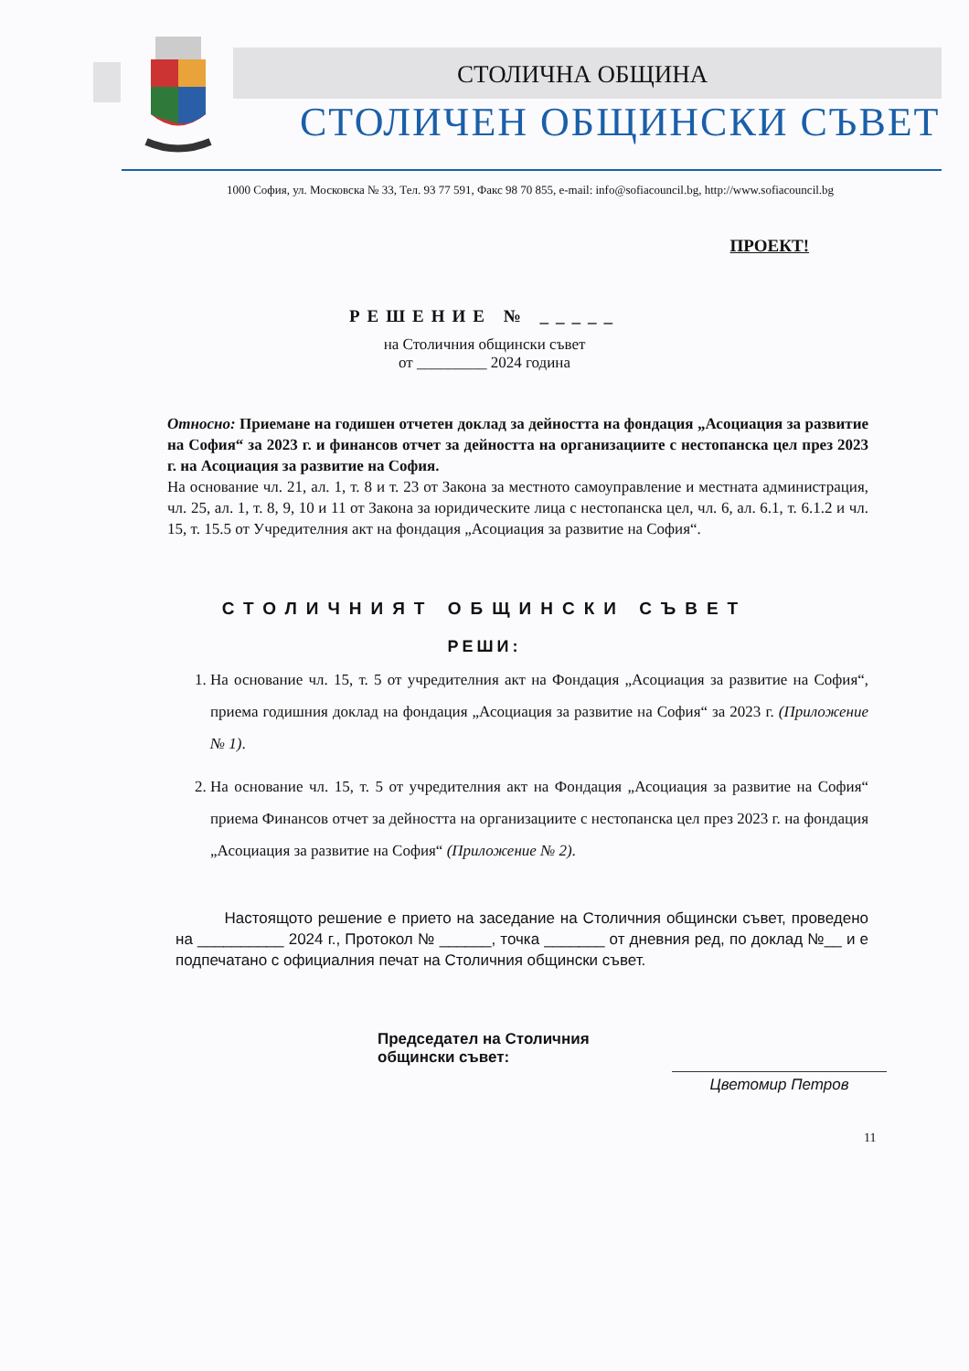СТОЛИЧНА ОБЩИНА
СТОЛИЧЕН ОБЩИНСКИ СЪВЕТ
1000 София, ул. Московска № 33, Тел. 93 77 591, Факс 98 70 855, e-mail: info@sofiacouncil.bg, http://www.sofiacouncil.bg
ПРОЕКТ!
РЕШЕНИЕ № _____
на Столичния общински съвет
от _________ 2024 година
Относно: Приемане на годишен отчетен доклад за дейността на фондация „Асоциация за развитие на София“ за 2023 г. и финансов отчет за дейността на организациите с нестопанска цел през 2023 г. на Асоциация за развитие на София.
На основание чл. 21, ал. 1, т. 8 и т. 23 от Закона за местното самоуправление и местната администрация, чл. 25, ал. 1, т. 8, 9, 10 и 11 от Закона за юридическите лица с нестопанска цел, чл. 6, ал. 6.1, т. 6.1.2 и чл. 15, т. 15.5 от Учредителния акт на фондация „Асоциация за развитие на София“.
СТОЛИЧНИЯТ ОБЩИНСКИ СЪВЕТ
РЕШИ:
1. На основание чл. 15, т. 5 от учредителния акт на Фондация „Асоциация за развитие на София“, приема годишния доклад на фондация „Асоциация за развитие на София“ за 2023 г. (Приложение № 1).
2. На основание чл. 15, т. 5 от учредителния акт на Фондация „Асоциация за развитие на София“ приема Финансов отчет за дейността на организациите с нестопанска цел през 2023 г. на фондация „Асоциация за развитие на София“ (Приложение № 2).
Настоящото решение е прието на заседание на Столичния общински съвет, проведено на __________ 2024 г., Протокол № ______, точка _______ от дневния ред, по доклад №__ и е подпечатано с официалния печат на Столичния общински съвет.
Председател на Столичния общински съвет:
Цветомир Петров
11